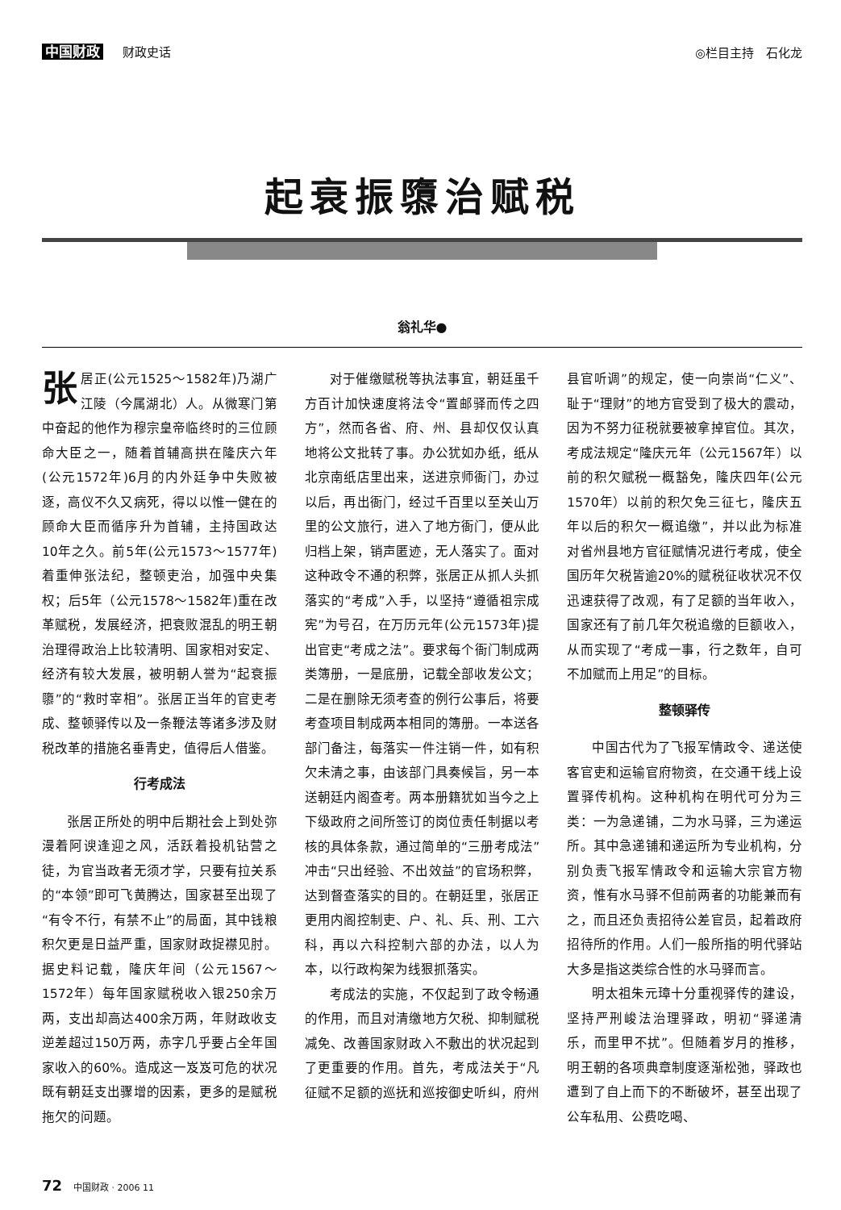中国财政 财政史话
◎栏目主持　石化龙
起衰振隳治赋税
翁礼华●
张居正(公元1525～1582年)乃湖广江陵（今属湖北）人。从微寒门第中奋起的他作为穆宗皇帝临终时的三位顾命大臣之一，随着首辅高拱在隆庆六年(公元1572年)6月的内外廷争中失败被逐，高仪不久又病死，得以以惟一健在的顾命大臣而循序升为首辅，主持国政达10年之久。前5年(公元1573～1577年)着重伸张法纪，整顿吏治，加强中央集权；后5年（公元1578～1582年)重在改革赋税，发展经济，把衰败混乱的明王朝治理得政治上比较清明、国家相对安定、经济有较大发展，被明朝人誉为“起衰振隳”的“救时宰相”。张居正当年的官吏考成、整顿驿传以及一条鞭法等诸多涉及财税改革的措施名垂青史，值得后人借鉴。
行考成法
张居正所处的明中后期社会上到处弥漫着阿谀逢迎之风，活跃着投机钻营之徒，为官当政者无须才学，只要有拉关系的“本领”即可飞黄腾达，国家甚至出现了“有令不行，有禁不止”的局面，其中钱粮积欠更是日益严重，国家财政捉襟见肘。据史料记载，隆庆年间（公元1567～1572年）每年国家赋税收入银250余万两，支出却高达400余万两，年财政收支逆差超过150万两，赤字几乎要占全年国家收入的60%。造成这一岌岌可危的状况既有朝廷支出骤增的因素，更多的是赋税拖欠的问题。
对于催缴赋税等执法事宜，朝廷虽千方百计加快速度将法令“置邮驿而传之四方”，然而各省、府、州、县却仅仅认真地将公文批转了事。办公犹如办纸，纸从北京南纸店里出来，送进京师衙门，办过以后，再出衙门，经过千百里以至关山万里的公文旅行，进入了地方衙门，便从此归档上架，销声匿迹，无人落实了。面对这种政令不通的积弊，张居正从抓人头抓落实的“考成”入手，以坚持“遵循祖宗成宪”为号召，在万历元年(公元1573年)提出官吏“考成之法”。要求每个衙门制成两类簿册，一是底册，记载全部收发公文；二是在删除无须考查的例行公事后，将要考查项目制成两本相同的簿册。一本送各部门备注，每落实一件注销一件，如有积欠未清之事，由该部门具奏候旨，另一本送朝廷内阁查考。两本册籍犹如当今之上下级政府之间所签订的岗位责任制据以考核的具体条款，通过简单的“三册考成法”冲击“只出经验、不出效益”的官场积弊，达到督查落实的目的。在朝廷里，张居正更用内阁控制吏、户、礼、兵、刑、工六科，再以六科控制六部的办法，以人为本，以行政构架为线狠抓落实。
考成法的实施，不仅起到了政令畅通的作用，而且对清缴地方欠税、抑制赋税减免、改善国家财政入不敷出的状况起到了更重要的作用。首先，考成法关于“凡征赋不足额的巡抚和巡按御史听纠，府州县官听调”的规定，使一向崇尚“仁义”、耻于“理财”的地方官受到了极大的震动，因为不努力征税就要被拿掉官位。其次，考成法规定“隆庆元年（公元1567年）以前的积欠赋税一概豁免，隆庆四年(公元1570年）以前的积欠免三征七，隆庆五年以后的积欠一概追缴”，并以此为标准对省州县地方官征赋情况进行考成，使全国历年欠税皆逾20%的赋税征收状况不仅迅速获得了改观，有了足额的当年收入，国家还有了前几年欠税追缴的巨额收入，从而实现了“考成一事，行之数年，自可不加赋而上用足”的目标。
整顿驿传
中国古代为了飞报军情政令、递送使客官吏和运输官府物资，在交通干线上设置驿传机构。这种机构在明代可分为三类：一为急递铺，二为水马驿，三为递运所。其中急递铺和递运所为专业机构，分别负责飞报军情政令和运输大宗官方物资，惟有水马驿不但前两者的功能兼而有之，而且还负责招待公差官员，起着政府招待所的作用。人们一般所指的明代驿站大多是指这类综合性的水马驿而言。
明太祖朱元璋十分重视驿传的建设，坚持严刑峻法治理驿政，明初“驿递清乐，而里甲不扰”。但随着岁月的推移，明王朝的各项典章制度逐渐松弛，驿政也遭到了自上而下的不断破坏，甚至出现了公车私用、公费吃喝、
72 中国财政 · 2006 11